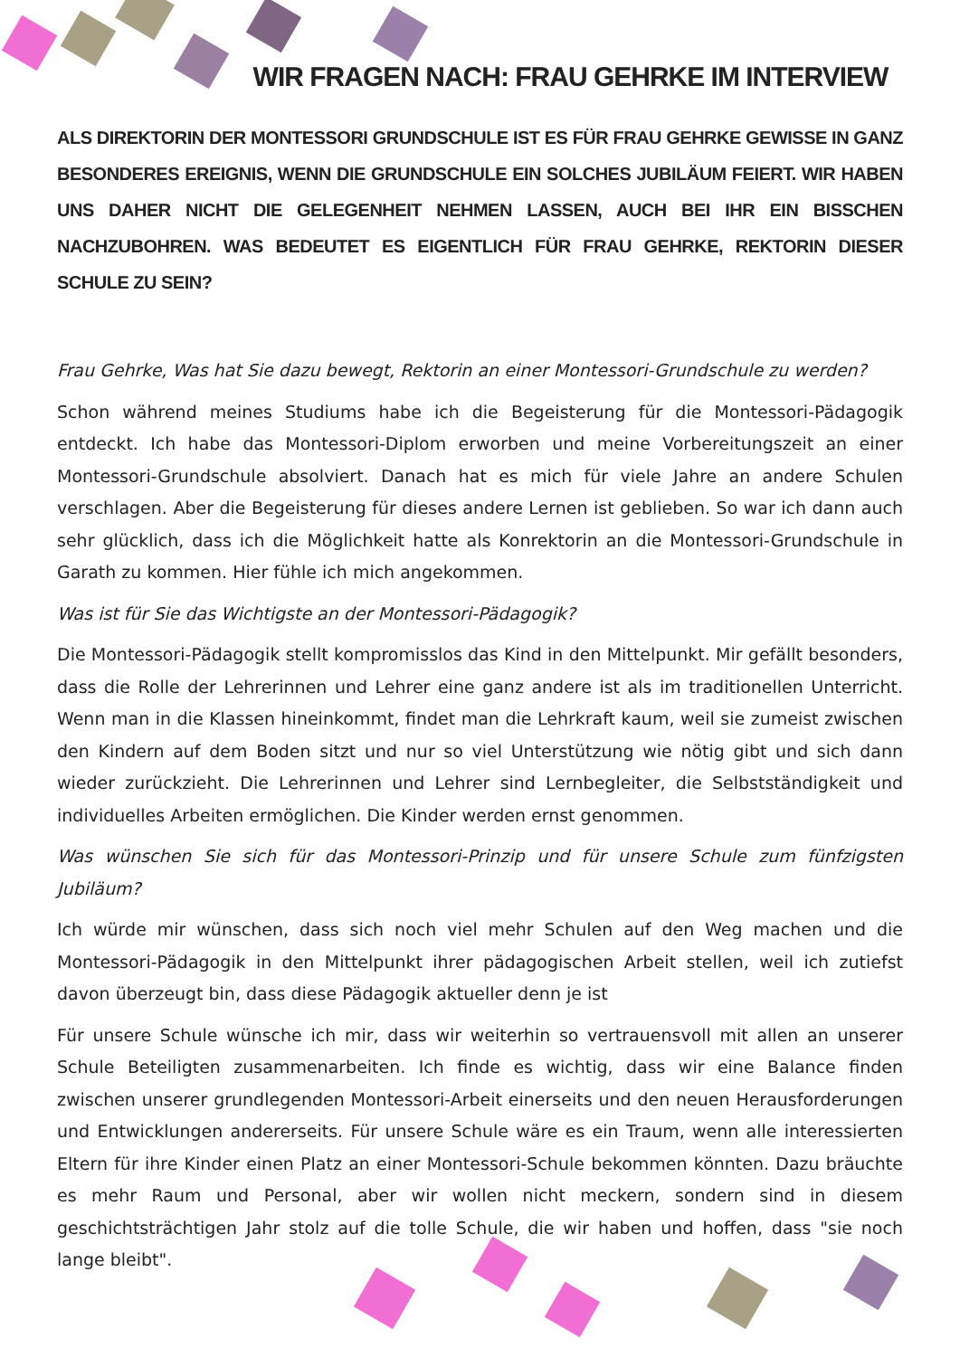WIR FRAGEN NACH: FRAU GEHRKE IM INTERVIEW
ALS DIREKTORIN DER MONTESSORI GRUNDSCHULE IST ES FÜR FRAU GEHRKE GEWISSE IN GANZ BESONDERES EREIGNIS, WENN DIE GRUNDSCHULE EIN SOLCHES JUBILÄUM FEIERT. WIR HABEN UNS DAHER NICHT DIE GELEGENHEIT NEHMEN LASSEN, AUCH BEI IHR EIN BISSCHEN NACHZUBOHREN. WAS BEDEUTET ES EIGENTLICH FÜR FRAU GEHRKE, REKTORIN DIESER SCHULE ZU SEIN?
Frau Gehrke, Was hat Sie dazu bewegt, Rektorin an einer Montessori-Grundschule zu werden?
Schon während meines Studiums habe ich die Begeisterung für die Montessori-Pädagogik entdeckt. Ich habe das Montessori-Diplom erworben und meine Vorbereitungszeit an einer Montessori-Grundschule absolviert. Danach hat es mich für viele Jahre an andere Schulen verschlagen. Aber die Begeisterung für dieses andere Lernen ist geblieben. So war ich dann auch sehr glücklich, dass ich die Möglichkeit hatte als Konrektorin an die Montessori-Grundschule in Garath zu kommen. Hier fühle ich mich angekommen.
Was ist für Sie das Wichtigste an der Montessori-Pädagogik?
Die Montessori-Pädagogik stellt kompromisslos das Kind in den Mittelpunkt. Mir gefällt besonders, dass die Rolle der Lehrerinnen und Lehrer eine ganz andere ist als im traditionellen Unterricht. Wenn man in die Klassen hineinkommt, findet man die Lehrkraft kaum, weil sie zumeist zwischen den Kindern auf dem Boden sitzt und nur so viel Unterstützung wie nötig gibt und sich dann wieder zurückzieht. Die Lehrerinnen und Lehrer sind Lernbegleiter, die Selbstständigkeit und individuelles Arbeiten ermöglichen. Die Kinder werden ernst genommen.
Was wünschen Sie sich für das Montessori-Prinzip und für unsere Schule zum fünfzigsten Jubiläum?
Ich würde mir wünschen, dass sich noch viel mehr Schulen auf den Weg machen und die Montessori-Pädagogik in den Mittelpunkt ihrer pädagogischen Arbeit stellen, weil ich zutiefst davon überzeugt bin, dass diese Pädagogik aktueller denn je ist
Für unsere Schule wünsche ich mir, dass wir weiterhin so vertrauensvoll mit allen an unserer Schule Beteiligten zusammenarbeiten. Ich finde es wichtig, dass wir eine Balance finden zwischen unserer grundlegenden Montessori-Arbeit einerseits und den neuen Herausforderungen und Entwicklungen andererseits. Für unsere Schule wäre es ein Traum, wenn alle interessierten Eltern für ihre Kinder einen Platz an einer Montessori-Schule bekommen könnten. Dazu bräuchte es mehr Raum und Personal, aber wir wollen nicht meckern, sondern sind in diesem geschichtsträchtigen Jahr stolz auf die tolle Schule, die wir haben und hoffen, dass "sie noch lange bleibt".